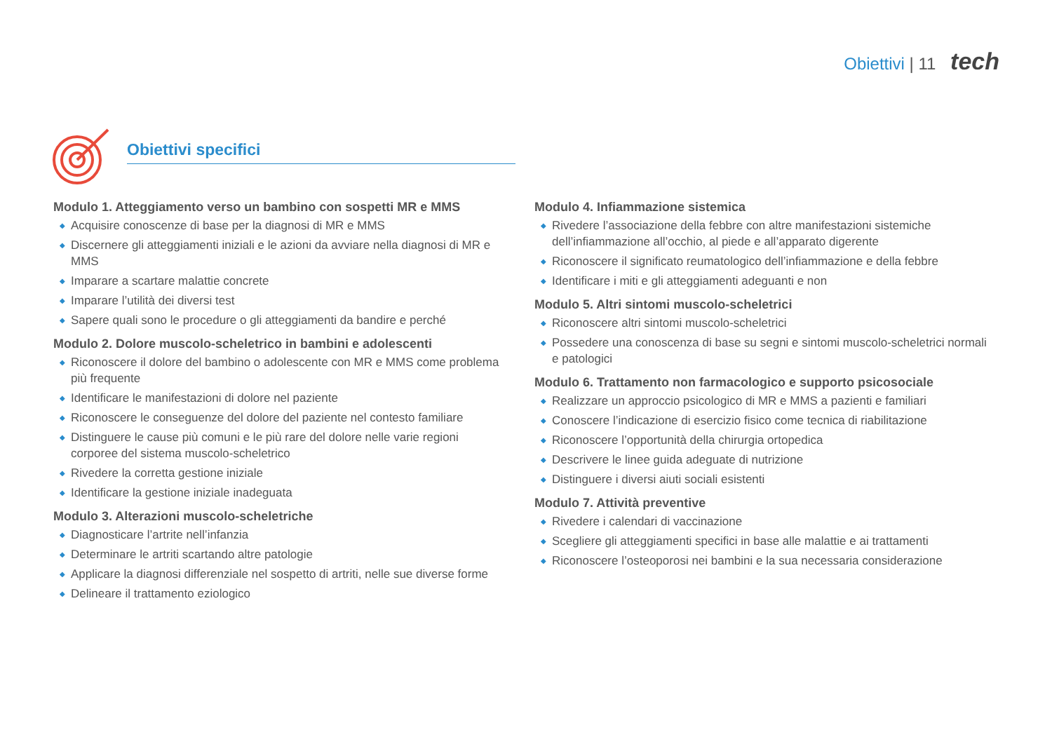Obiettivi | 11 tech
Obiettivi specifici
Modulo 1. Atteggiamento verso un bambino con sospetti MR e MMS
◆ Acquisire conoscenze di base per la diagnosi di MR e MMS
◆ Discernere gli atteggiamenti iniziali e le azioni da avviare nella diagnosi di MR e MMS
◆ Imparare a scartare malattie concrete
◆ Imparare l’utilità dei diversi test
◆ Sapere quali sono le procedure o gli atteggiamenti da bandire e perché
Modulo 2. Dolore muscolo-scheletrico in bambini e adolescenti
◆ Riconoscere il dolore del bambino o adolescente con MR e MMS come problema più frequente
◆ Identificare le manifestazioni di dolore nel paziente
◆ Riconoscere le conseguenze del dolore del paziente nel contesto familiare
◆ Distinguere le cause più comuni e le più rare del dolore nelle varie regioni corporee del sistema muscolo-scheletrico
◆ Rivedere la corretta gestione iniziale
◆ Identificare la gestione iniziale inadeguata
Modulo 3. Alterazioni muscolo-scheletriche
◆ Diagnosticare l’artrite nell’infanzia
◆ Determinare le artriti scartando altre patologie
◆ Applicare la diagnosi differenziale nel sospetto di artriti, nelle sue diverse forme
◆ Delineare il trattamento eziologico
Modulo 4. Infiammazione sistemica
◆ Rivedere l’associazione della febbre con altre manifestazioni sistemiche dell’infiammazione all’occhio, al piede e all’apparato digerente
◆ Riconoscere il significato reumatologico dell’infiammazione e della febbre
◆ Identificare i miti e gli atteggiamenti adeguanti e non
Modulo 5. Altri sintomi muscolo-scheletrici
◆ Riconoscere altri sintomi muscolo-scheletrici
◆ Possedere una conoscenza di base su segni e sintomi muscolo-scheletrici normali e patologici
Modulo 6. Trattamento non farmacologico e supporto psicosociale
◆ Realizzare un approccio psicologico di MR e MMS a pazienti e familiari
◆ Conoscere l’indicazione di esercizio fisico come tecnica di riabilitazione
◆ Riconoscere l’opportunità della chirurgia ortopedica
◆ Descrivere le linee guida adeguate di nutrizione
◆ Distinguere i diversi aiuti sociali esistenti
Modulo 7. Attività preventive
◆ Rivedere i calendari di vaccinazione
◆ Scegliere gli atteggiamenti specifici in base alle malattie e ai trattamenti
◆ Riconoscere l’osteoporosi nei bambini e la sua necessaria considerazione